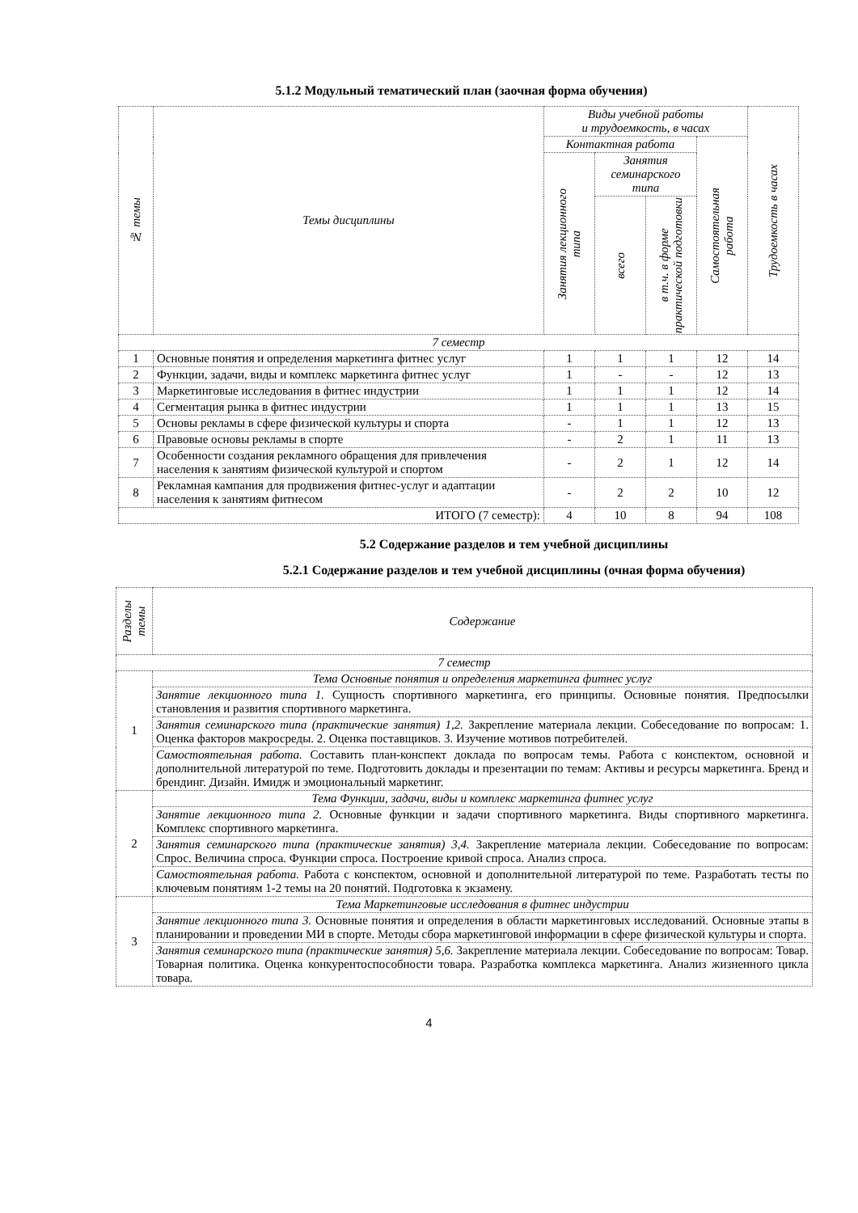5.1.2 Модульный тематический план (заочная форма обучения)
| № темы | Темы дисциплины | Виды учебной работы и трудоемкость, в часах | | | | Трудоемкость в часах |
| --- | --- | --- | --- | --- | --- | --- |
| | | Контактная работа | | | Самостоятельная работа | |
| | | Занятия лекционного типа | Занятия семинарского типа | | | |
| | | | всего | в т.ч. в форме практической подготовки | | |
| 7 семестр | | | | | | |
| 1 | Основные понятия и определения маркетинга фитнес услуг | 1 | 1 | 1 | 12 | 14 |
| 2 | Функции, задачи, виды и комплекс маркетинга фитнес услуг | 1 | - | - | 12 | 13 |
| 3 | Маркетинговые исследования в фитнес индустрии | 1 | 1 | 1 | 12 | 14 |
| 4 | Сегментация рынка в фитнес индустрии | 1 | 1 | 1 | 13 | 15 |
| 5 | Основы рекламы в сфере физической культуры и спорта | - | 1 | 1 | 12 | 13 |
| 6 | Правовые основы рекламы в спорте | - | 2 | 1 | 11 | 13 |
| 7 | Особенности создания рекламного обращения для привлечения населения к занятиям физической культурой и спортом | - | 2 | 1 | 12 | 14 |
| 8 | Рекламная кампания для продвижения фитнес-услуг и адаптации населения к занятиям фитнесом | - | 2 | 2 | 10 | 12 |
| ИТОГО (7 семестр): | | 4 | 10 | 8 | 94 | 108 |
5.2 Содержание разделов и тем учебной дисциплины
5.2.1 Содержание разделов и тем учебной дисциплины (очная форма обучения)
| Разделы темы | Содержание |
| --- | --- |
| 7 семестр | |
| 1 | Тема Основные понятия и определения маркетинга фитнес услуг |
| | Занятие лекционного типа 1. Сущность спортивного маркетинга, его принципы. Основные понятия. Предпосылки становления и развития спортивного маркетинга. |
| | Занятия семинарского типа (практические занятия) 1,2. Закрепление материала лекции. Собеседование по вопросам: 1. Оценка факторов макросреды. 2. Оценка поставщиков. 3. Изучение мотивов потребителей. |
| | Самостоятельная работа. Составить план-конспект доклада по вопросам темы. Работа с конспектом, основной и дополнительной литературой по теме. Подготовить доклады и презентации по темам: Активы и ресурсы маркетинга. Бренд и брендинг. Дизайн. Имидж и эмоциональный маркетинг. |
| 2 | Тема Функции, задачи, виды и комплекс маркетинга фитнес услуг |
| | Занятие лекционного типа 2. Основные функции и задачи спортивного маркетинга. Виды спортивного маркетинга. Комплекс спортивного маркетинга. |
| | Занятия семинарского типа (практические занятия) 3,4. Закрепление материала лекции. Собеседование по вопросам: Спрос. Величина спроса. Функции спроса. Построение кривой спроса. Анализ спроса. |
| | Самостоятельная работа. Работа с конспектом, основной и дополнительной литературой по теме. Разработать тесты по ключевым понятиям 1-2 темы на 20 понятий. Подготовка к экзамену. |
| 3 | Тема Маркетинговые исследования в фитнес индустрии |
| | Занятие лекционного типа 3. Основные понятия и определения в области маркетинговых исследований. Основные этапы в планировании и проведении МИ в спорте. Методы сбора маркетинговой информации в сфере физической культуры и спорта. |
| | Занятия семинарского типа (практические занятия) 5,6. Закрепление материала лекции. Собеседование по вопросам: Товар. Товарная политика. Оценка конкурентоспособности товара. Разработка комплекса маркетинга. Анализ жизненного цикла товара. |
4